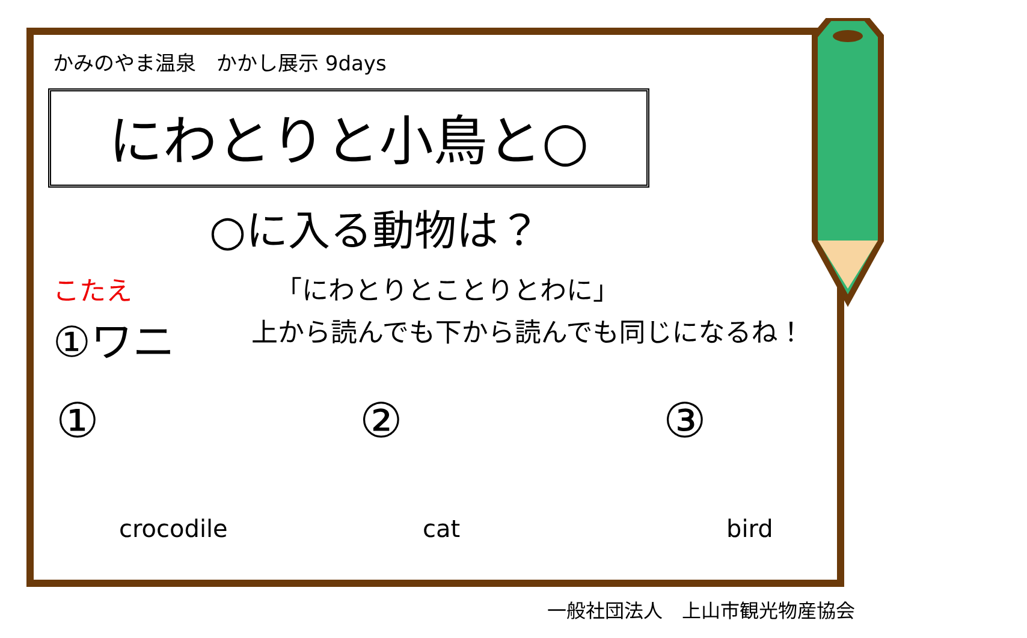かみのやま温泉　かかし展示 9days
にわとりと小鳥と○
○に入る動物は？
こたえ
①ワニ
「にわとりとことりとわに」
上から読んでも下から読んでも同じになるね！
①
crocodile
②
cat
③
bird
一般社団法人　上山市観光物産協会